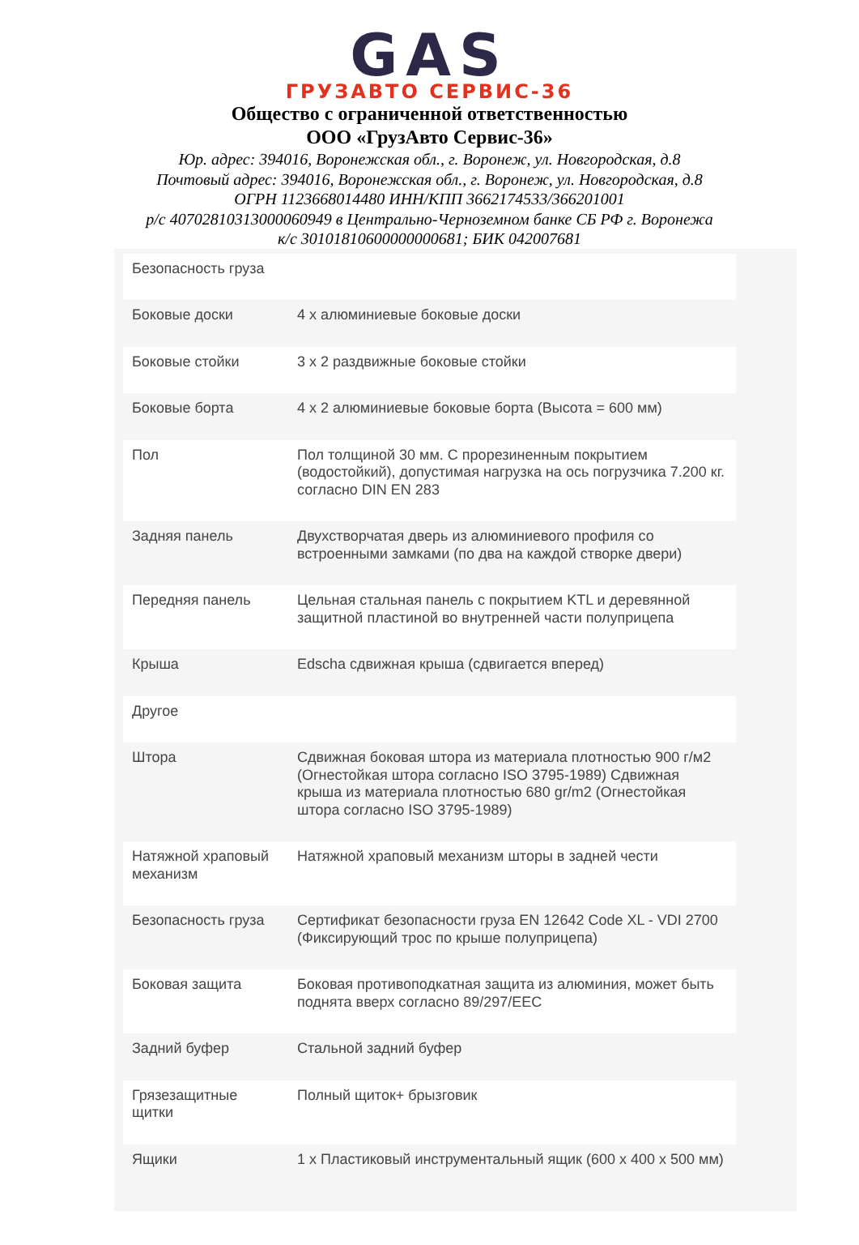GAS
ГРУЗАВТО СЕРВИС-36
Общество с ограниченной ответственностью
ООО «ГрузАвто Сервис-36»
Юр. адрес: 394016, Воронежская обл., г. Воронеж, ул. Новгородская, д.8
Почтовый адрес: 394016, Воронежская обл., г. Воронеж, ул. Новгородская, д.8
ОГРН 1123668014480 ИНН/КПП 3662174533/366201001
р/с 40702810313000060949 в Центрально-Черноземном банке СБ РФ г. Воронежа
к/с 30101810600000000681; БИК 042007681
| Безопасность груза | |
| Боковые доски | 4 x алюминиевые боковые доски |
| Боковые стойки | 3 x 2 раздвижные боковые стойки |
| Боковые борта | 4 x 2 алюминиевые боковые борта (Высота = 600 мм) |
| Пол | Пол толщиной 30 мм. С прорезиненным покрытием (водостойкий), допустимая нагрузка на ось погрузчика 7.200 кг. согласно DIN EN 283 |
| Задняя панель | Двухстворчатая дверь из алюминиевого профиля со встроенными замками (по два на каждой створке двери) |
| Передняя панель | Цельная стальная панель с покрытием KTL и деревянной защитной пластиной во внутренней части полуприцепа |
| Крыша | Edscha сдвижная крыша (сдвигается вперед) |
| Другое | |
| Штора | Сдвижная боковая штора из материала плотностью 900 г/м2 (Огнестойкая штора согласно ISO 3795-1989) Сдвижная крыша из материала плотностью 680 gr/m2 (Огнестойкая штора согласно ISO 3795-1989) |
| Натяжной храповый механизм | Натяжной храповый механизм шторы в задней чести |
| Безопасность груза | Сертификат безопасности груза EN 12642 Code XL - VDI 2700 (Фиксирующий трос по крыше полуприцепа) |
| Боковая защита | Боковая противоподкатная защита из алюминия, может быть поднята вверх согласно 89/297/EEC |
| Задний буфер | Стальной задний буфер |
| Грязезащитные щитки | Полный щиток+ брызговик |
| Ящики | 1 x Пластиковый инструментальный ящик (600 x 400 x 500 мм) |